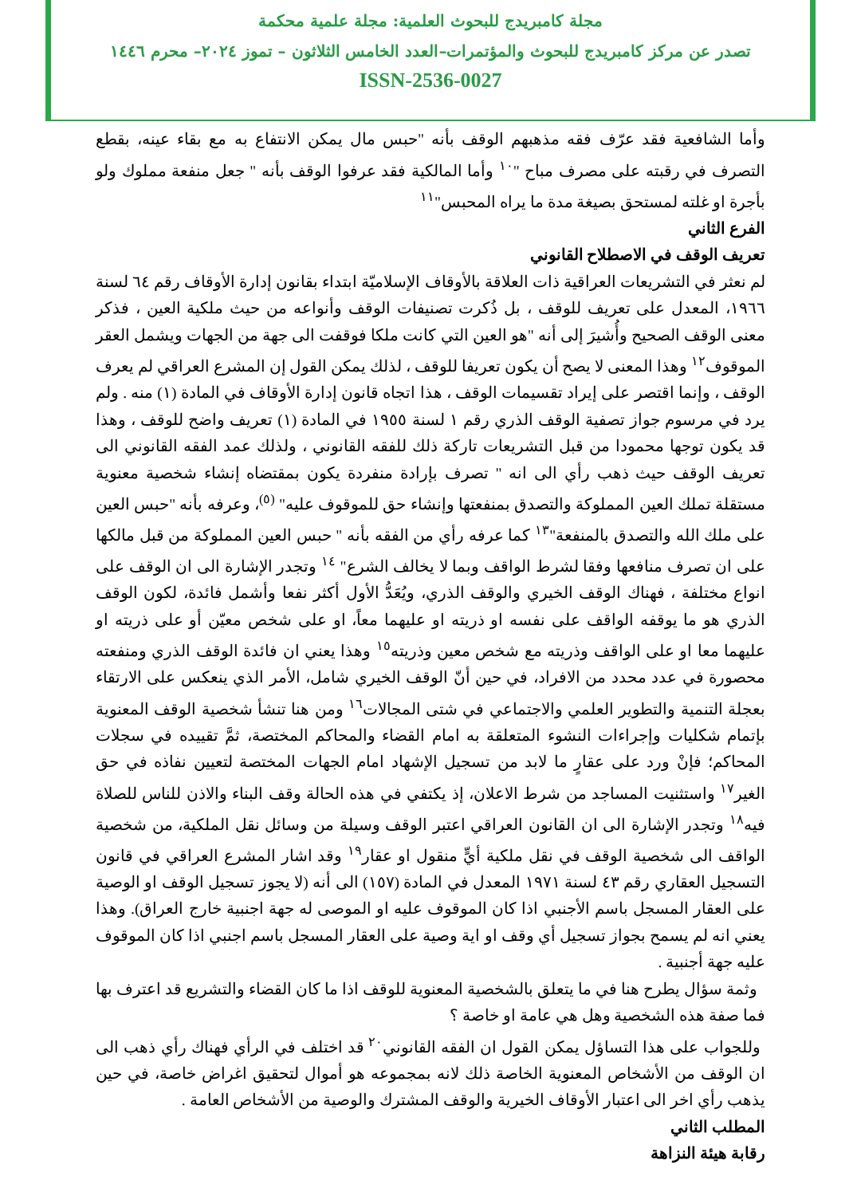مجلة كامبريدج للبحوث العلمية: مجلة علمية محكمة
تصدر عن مركز كامبريدج للبحوث والمؤتمرات–العدد الخامس الثلاثون – تموز ٢٠٢٤– محرم ١٤٤٦
ISSN-2536-0027
وأما الشافعية فقد عرّف فقه مذهبهم الوقف بأنه "حبس مال يمكن الانتفاع به مع بقاء عينه، بقطع التصرف في رقبته على مصرف مباح "<sup>١٠</sup> وأما المالكية فقد عرفوا الوقف بأنه " جعل منفعة مملوك ولو بأجرة او غلته لمستحق بصيغة مدة ما يراه المحبس"<sup>١١</sup>
الفرع الثاني
تعريف الوقف في الاصطلاح القانوني
لم نعثر في التشريعات العراقية ذات العلاقة بالأوقاف الإسلاميّة ابتداء بقانون إدارة الأوقاف رقم ٦٤ لسنة ١٩٦٦، المعدل على تعريف للوقف ، بل ذُكرت تصنيفات الوقف وأنواعه من حيث ملكية العين ، فذكر معنى الوقف الصحيح وأُشيرَ إلى أنه "هو العين التي كانت ملكا فوقفت الى جهة من الجهات ويشمل العقر الموقوف<sup>١٢</sup> وهذا المعنى لا يصح أن يكون تعريفا للوقف ، لذلك يمكن القول إن المشرع العراقي لم يعرف الوقف ، وإنما اقتصر على إيراد تقسيمات الوقف ، هذا اتجاه قانون إدارة الأوقاف في المادة (١) منه . ولم يرد في مرسوم جواز تصفية الوقف الذري رقم ١ لسنة ١٩٥٥ في المادة (١) تعريف واضح للوقف ، وهذا قد يكون توجها محمودا من قبل التشريعات تاركة ذلك للفقه القانوني ، ولذلك عمد الفقه القانوني الى تعريف الوقف حيث ذهب رأي الى انه " تصرف بإرادة منفردة يكون بمقتضاه إنشاء شخصية معنوية مستقلة تملك العين المملوكة والتصدق بمنفعتها وإنشاء حق للموقوف عليه" <sup>(٥)</sup>، وعرفه بأنه "حبس العين على ملك الله والتصدق بالمنفعة"<sup>١٣</sup> كما عرفه رأي من الفقه بأنه " حبس العين المملوكة من قبل مالكها على ان تصرف منافعها وفقا لشرط الواقف وبما لا يخالف الشرع" <sup>١٤</sup> وتجدر الإشارة الى ان الوقف على انواع مختلفة ، فهناك الوقف الخيري والوقف الذري، ويُعَدُّ الأول أكثر نفعا وأشمل فائدة، لكون الوقف الذري هو ما يوقفه الواقف على نفسه او ذريته او عليهما معاً، او على شخص معيّن أو على ذريته او عليهما معا او على الواقف وذريته مع شخص معين وذريته<sup>١٥</sup> وهذا يعني ان فائدة الوقف الذري ومنفعته محصورة في عدد محدد من الافراد، في حين أنّ الوقف الخيري شامل، الأمر الذي ينعكس على الارتقاء بعجلة التنمية والتطوير العلمي والاجتماعي في شتى المجالات<sup>١٦</sup> ومن هنا تنشأ شخصية الوقف المعنوية بإتمام شكليات وإجراءات النشوء المتعلقة به امام القضاء والمحاكم المختصة، ثمَّ تقييده في سجلات المحاكم؛ فإنْ ورد على عقارٍ ما لابد من تسجيل الإشهاد امام الجهات المختصة لتعيين نفاذه في حق الغير<sup>١٧</sup> واستثنيت المساجد من شرط الاعلان، إذ يكتفي في هذه الحالة وقف البناء والاذن للناس للصلاة فيه<sup>١٨</sup> وتجدر الإشارة الى ان القانون العراقي اعتبر الوقف وسيلة من وسائل نقل الملكية، من شخصية الواقف الى شخصية الوقف في نقل ملكية أيٍّ منقول او عقار<sup>١٩</sup> وقد اشار المشرع العراقي في قانون التسجيل العقاري رقم ٤٣ لسنة ١٩٧١ المعدل في المادة (١٥٧) الى أنه (لا يجوز تسجيل الوقف او الوصية على العقار المسجل باسم الأجنبي اذا كان الموقوف عليه او الموصى له جهة اجنبية خارج العراق). وهذا يعني انه لم يسمح بجواز تسجيل أي وقف او اية وصية على العقار المسجل باسم اجنبي اذا كان الموقوف عليه جهة أجنبية .
وثمة سؤال يطرح هنا في ما يتعلق بالشخصية المعنوية للوقف اذا ما كان القضاء والتشريع قد اعترف بها فما صفة هذه الشخصية وهل هي عامة او خاصة ؟
وللجواب على هذا التساؤل يمكن القول ان الفقه القانوني<sup>٢٠</sup> قد اختلف في الرأي فهناك رأي ذهب الى ان الوقف من الأشخاص المعنوية الخاصة ذلك لانه بمجموعه هو أموال لتحقيق اغراض خاصة، في حين يذهب رأي اخر الى اعتبار الأوقاف الخيرية والوقف المشترك والوصية من الأشخاص العامة .
المطلب الثاني
رقابة هيئة النزاهة